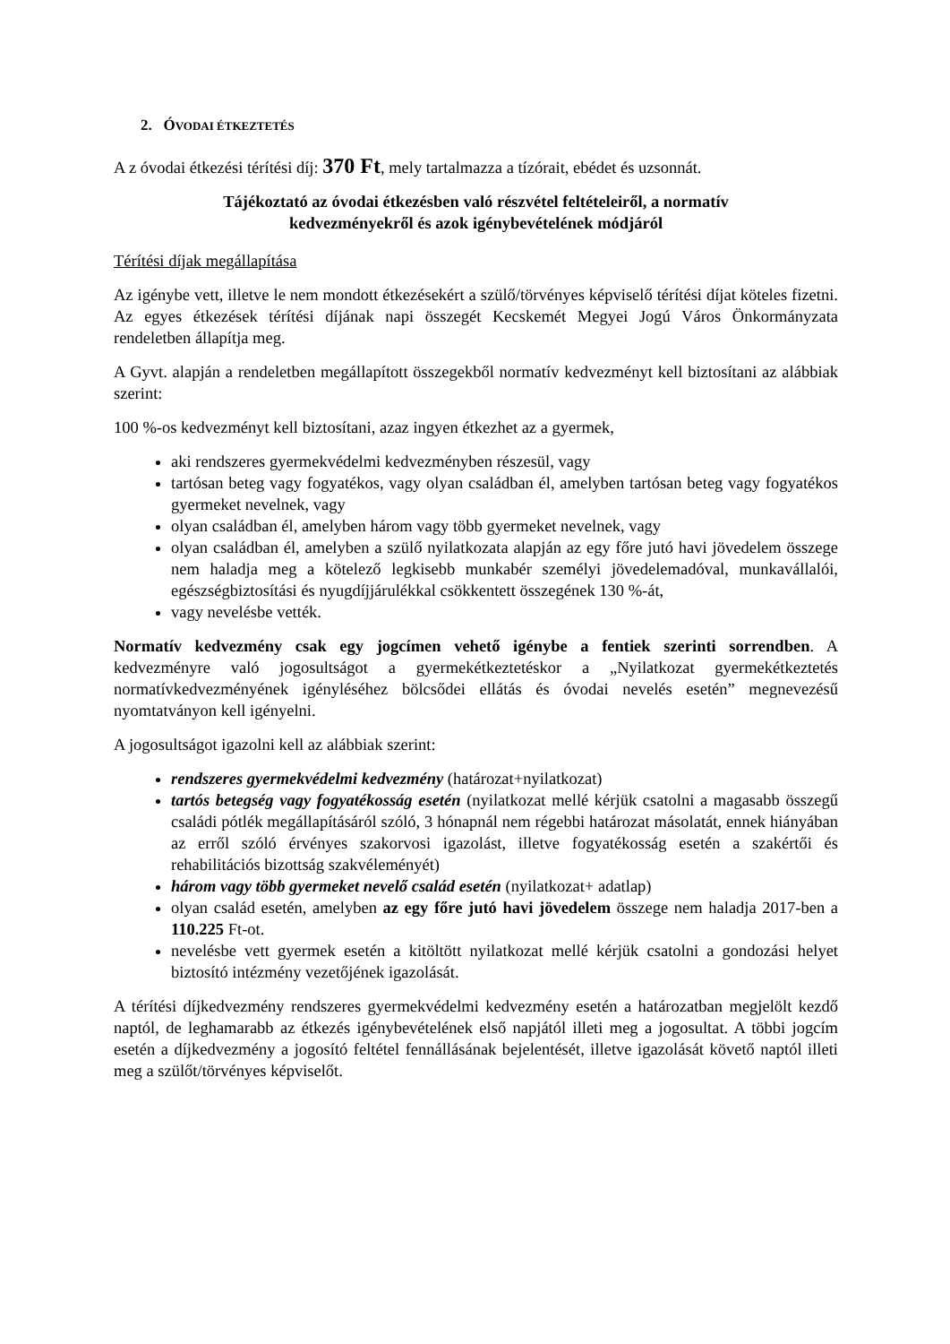2. ÓVODAI ÉTKEZTETÉS
A z óvodai étkezési térítési díj: 370 Ft, mely tartalmazza a tízórait, ebédet és uzsonnát.
Tájékoztató az óvodai étkezésben való részvétel feltételeiről, a normatív
kedvezményekről és azok igénybevételének módjáról
Térítési díjak megállapítása
Az igénybe vett, illetve le nem mondott étkezésekért a szülő/törvényes képviselő térítési díjat köteles fizetni. Az egyes étkezések térítési díjának napi összegét Kecskemét Megyei Jogú Város Önkormányzata rendeletben állapítja meg.
A Gyvt. alapján a rendeletben megállapított összegekből normatív kedvezményt kell biztosítani az alábbiak szerint:
100 %-os kedvezményt kell biztosítani, azaz ingyen étkezhet az a gyermek,
aki rendszeres gyermekvédelmi kedvezményben részesül, vagy
tartósan beteg vagy fogyatékos, vagy olyan családban él, amelyben tartósan beteg vagy fogyatékos gyermeket nevelnek, vagy
olyan családban él, amelyben három vagy több gyermeket nevelnek, vagy
olyan családban él, amelyben a szülő nyilatkozata alapján az egy főre jutó havi jövedelem összege nem haladja meg a kötelező legkisebb munkabér személyi jövedelemadóval, munkavállalói, egészségbiztosítási és nyugdíjjárulékkal csökkentett összegének 130 %-át,
vagy nevelésbe vették.
Normatív kedvezmény csak egy jogcímen vehető igénybe a fentiek szerinti sorrendben. A kedvezményre való jogosultságot a gyermekétkeztetéskor a „Nyilatkozat gyermekétkeztetés normatívkedvezményének igényléséhez bölcsődei ellátás és óvodai nevelés esetén” megnevezésű nyomtatványon kell igényelni.
A jogosultságot igazolni kell az alábbiak szerint:
rendszeres gyermekvédelmi kedvezmény (határozat+nyilatkozat)
tartós betegség vagy fogyatékosság esetén (nyilatkozat mellé kérjük csatolni a magasabb összegű családi pótlék megállapításáról szóló, 3 hónapnál nem régebbi határozat másolatát, ennek hiányában az erről szóló érvényes szakorvosi igazolást, illetve fogyatékosság esetén a szakértői és rehabilitációs bizottság szakvéleményét)
három vagy több gyermeket nevelő család esetén (nyilatkozat+ adatlap)
olyan család esetén, amelyben az egy főre jutó havi jövedelem összege nem haladja 2017-ben a 110.225 Ft-ot.
nevelésbe vett gyermek esetén a kitöltött nyilatkozat mellé kérjük csatolni a gondozási helyet biztosító intézmény vezetőjének igazolását.
A térítési díjkedvezmény rendszeres gyermekvédelmi kedvezmény esetén a határozatban megjelölt kezdő naptól, de leghamarabb az étkezés igénybevételének első napjától illeti meg a jogosultat. A többi jogcím esetén a díjkedvezmény a jogosító feltétel fennállásának bejelentését, illetve igazolását követő naptól illeti meg a szülőt/törvényes képviselőt.